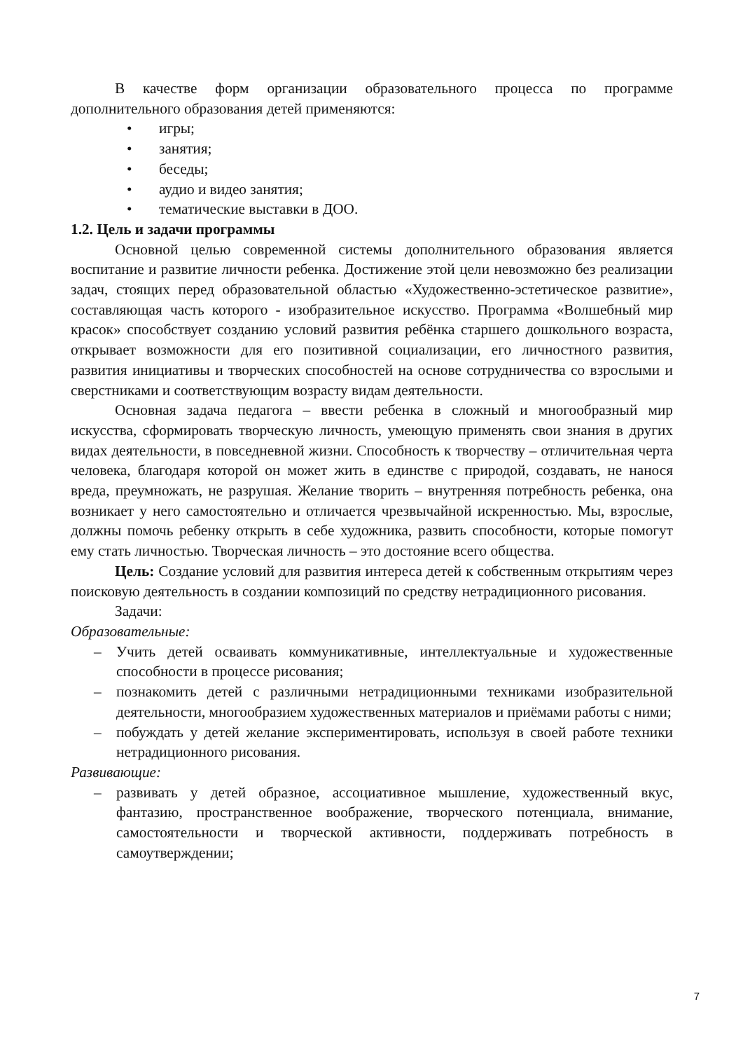В качестве форм организации образовательного процесса по программе дополнительного образования детей применяются:
• игры;
• занятия;
• беседы;
• аудио и видео занятия;
• тематические выставки в ДОО.
1.2. Цель и задачи программы
Основной целью современной системы дополнительного образования является воспитание и развитие личности ребенка. Достижение этой цели невозможно без реализации задач, стоящих перед образовательной областью «Художественно-эстетическое развитие», составляющая часть которого - изобразительное искусство. Программа «Волшебный мир красок» способствует созданию условий развития ребёнка старшего дошкольного возраста, открывает возможности для его позитивной социализации, его личностного развития, развития инициативы и творческих способностей на основе сотрудничества со взрослыми и сверстниками и соответствующим возрасту видам деятельности.
Основная задача педагога – ввести ребенка в сложный и многообразный мир искусства, сформировать творческую личность, умеющую применять свои знания в других видах деятельности, в повседневной жизни. Способность к творчеству – отличительная черта человека, благодаря которой он может жить в единстве с природой, создавать, не нанося вреда, преумножать, не разрушая. Желание творить – внутренняя потребность ребенка, она возникает у него самостоятельно и отличается чрезвычайной искренностью. Мы, взрослые, должны помочь ребенку открыть в себе художника, развить способности, которые помогут ему стать личностью. Творческая личность – это достояние всего общества.
Цель: Создание условий для развития интереса детей к собственным открытиям через поисковую деятельность в создании композиций по средству нетрадиционного рисования.
Задачи:
Образовательные:
– Учить детей осваивать коммуникативные, интеллектуальные и художественные способности в процессе рисования;
– познакомить детей с различными нетрадиционными техниками изобразительной деятельности, многообразием художественных материалов и приёмами работы с ними;
– побуждать у детей желание экспериментировать, используя в своей работе техники нетрадиционного рисования.
Развивающие:
– развивать у детей образное, ассоциативное мышление, художественный вкус, фантазию, пространственное воображение, творческого потенциала, внимание, самостоятельности и творческой активности, поддерживать потребность в самоутверждении;
7